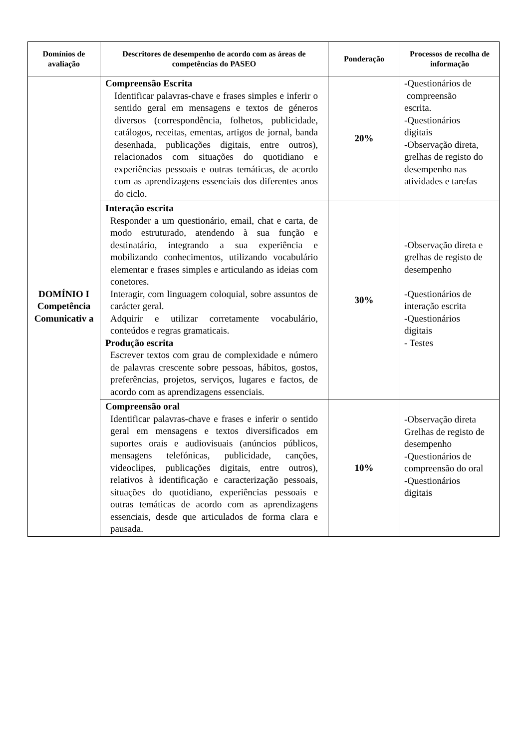| Domínios de avaliação | Descritores de desempenho de acordo com as áreas de competências do PASEO | Ponderação | Processos de recolha de informação |
| --- | --- | --- | --- |
| DOMÍNIO I Competência Comunicativ a | Compreensão Escrita Identificar palavras-chave e frases simples e inferir o sentido geral em mensagens e textos de géneros diversos (correspondência, folhetos, publicidade, catálogos, receitas, ementas, artigos de jornal, banda desenhada, publicações digitais, entre outros), relacionados com situações do quotidiano e experiências pessoais e outras temáticas, de acordo com as aprendizagens essenciais dos diferentes anos do ciclo. | 20% | - Questionários de compreensão escrita. -Questionários digitais -Observação direta, grelhas de registo do desempenho nas atividades e tarefas |
| | Interação escrita Responder a um questionário, email, chat e carta, de modo estruturado, atendendo à sua função e destinatário, integrando a sua experiência e mobilizando conhecimentos, utilizando vocabulário elementar e frases simples e articulando as ideias com conetores. Interagir, com linguagem coloquial, sobre assuntos de carácter geral. Adquirir e utilizar corretamente vocabulário, conteúdos e regras gramaticais. Produção escrita Escrever textos com grau de complexidade e número de palavras crescente sobre pessoas, hábitos, gostos, preferências, projetos, serviços, lugares e factos, de acordo com as aprendizagens essenciais. | 30% | -Observação direta e grelhas de registo de desempenho -Questionários de interação escrita -Questionários digitais - Testes |
| | Compreensão oral Identificar palavras-chave e frases e inferir o sentido geral em mensagens e textos diversificados em suportes orais e audiovisuais (anúncios públicos, mensagens telefónicas, publicidade, canções, videoclipes, publicações digitais, entre outros), relativos à identificação e caracterização pessoais, situações do quotidiano, experiências pessoais e outras temáticas de acordo com as aprendizagens essenciais, desde que articulados de forma clara e pausada. | 10% | -Observação direta Grelhas de registo de desempenho -Questionários de compreensão do oral -Questionários digitais |